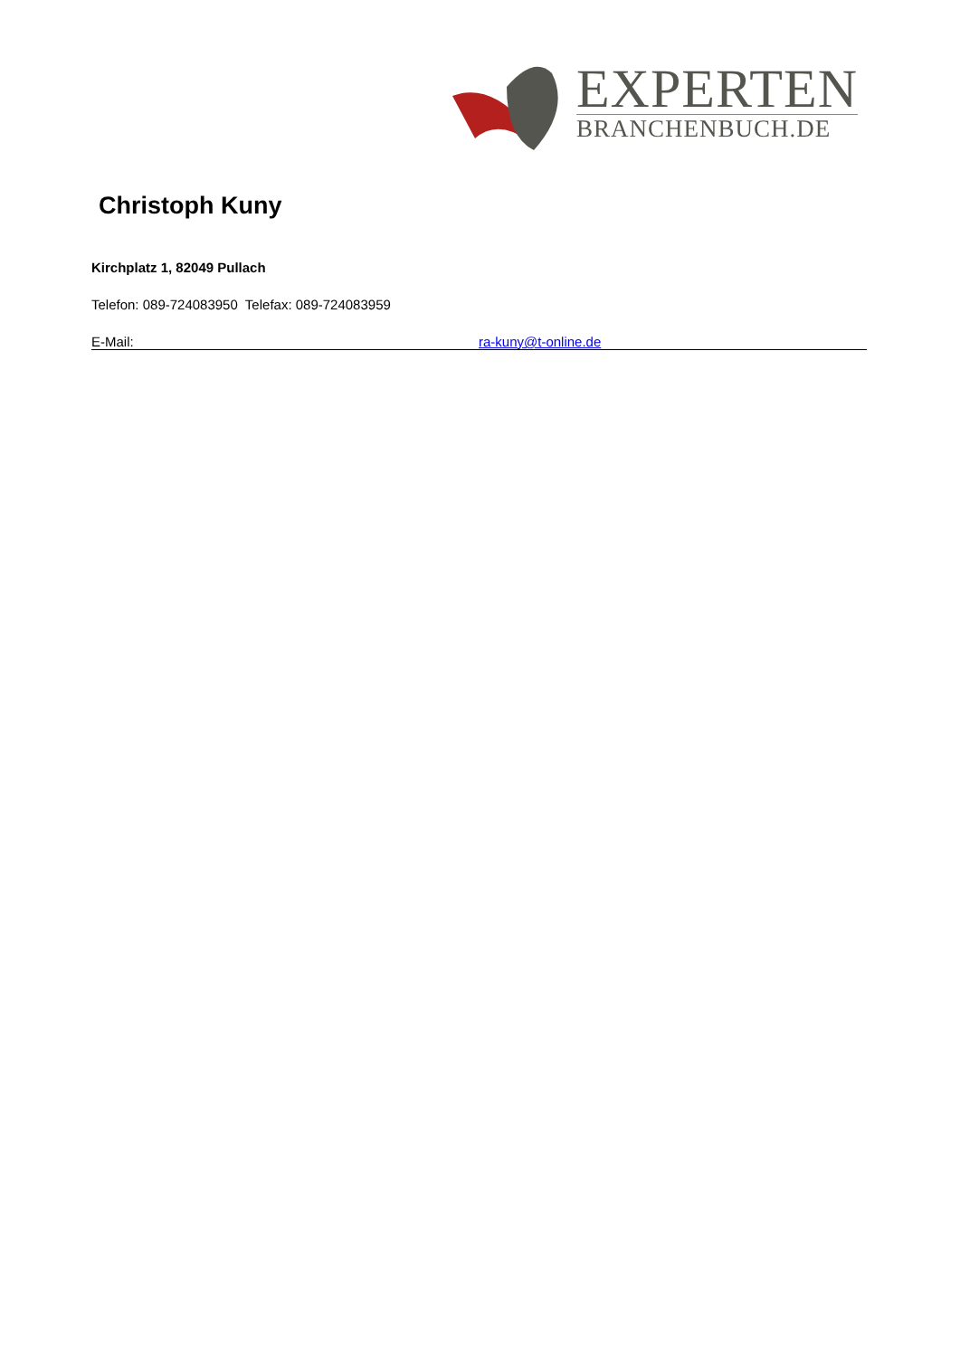EXPERTEN
BRANCHENBUCH.DE
Christoph Kuny
Kirchplatz 1, 82049 Pullach
Telefon: 089-724083950 Telefax: 089-724083959
E-Mail: ra-kuny@t-online.de